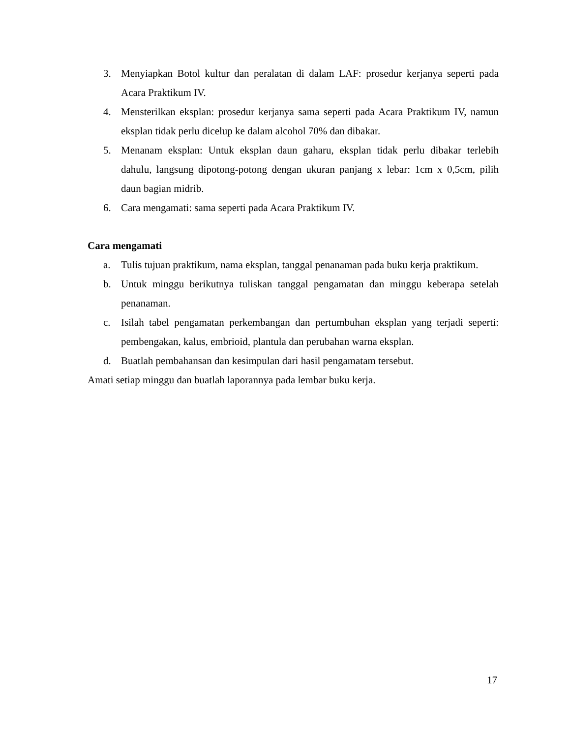3. Menyiapkan Botol kultur dan peralatan di dalam LAF: prosedur kerjanya seperti pada Acara Praktikum IV.
4. Mensterilkan eksplan: prosedur kerjanya sama seperti pada Acara Praktikum IV, namun eksplan tidak perlu dicelup ke dalam alcohol 70% dan dibakar.
5. Menanam eksplan: Untuk eksplan daun gaharu, eksplan tidak perlu dibakar terlebih dahulu, langsung dipotong-potong dengan ukuran panjang x lebar: 1cm x 0,5cm, pilih daun bagian midrib.
6. Cara mengamati: sama seperti pada Acara Praktikum IV.
Cara mengamati
a. Tulis tujuan praktikum, nama eksplan, tanggal penanaman pada buku kerja praktikum.
b. Untuk minggu berikutnya tuliskan tanggal pengamatan dan minggu keberapa setelah penanaman.
c. Isilah tabel pengamatan perkembangan dan pertumbuhan eksplan yang terjadi seperti: pembengakan, kalus, embrioid, plantula dan perubahan warna eksplan.
d. Buatlah pembahansan dan kesimpulan dari hasil pengamatam tersebut.
Amati setiap minggu dan buatlah laporannya pada lembar buku kerja.
17